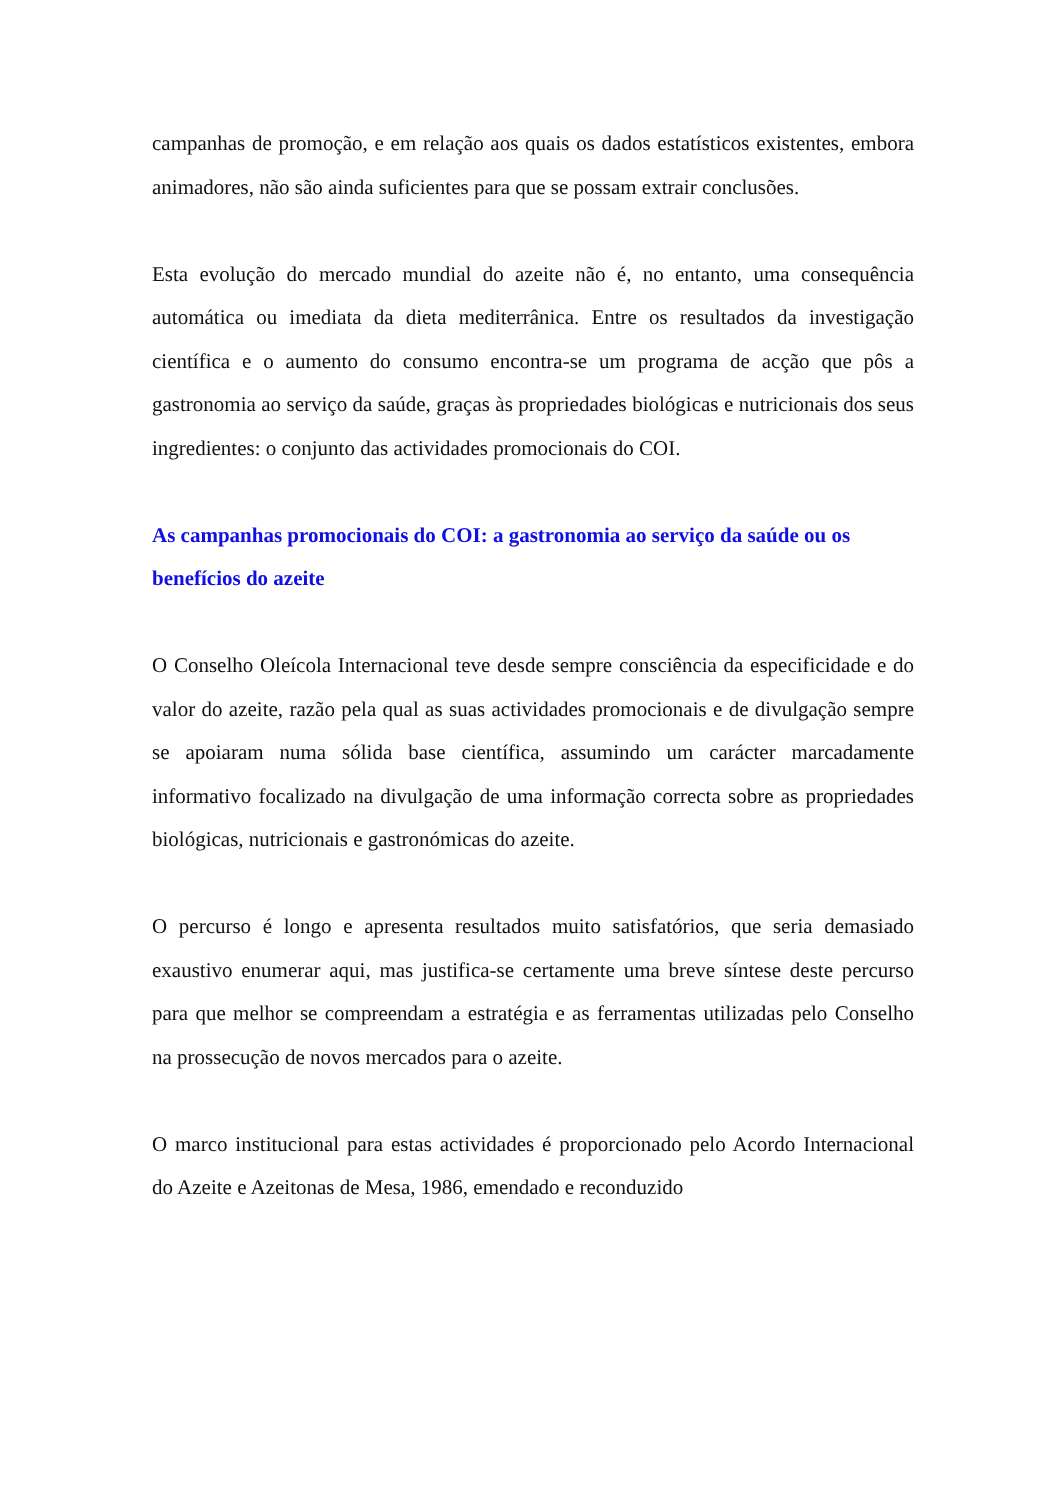campanhas de promoção, e em relação aos quais os dados estatísticos existentes, embora animadores, não são ainda suficientes para que se possam extrair conclusões.
Esta evolução do mercado mundial do azeite não é, no entanto, uma consequência automática ou imediata da dieta mediterrânica. Entre os resultados da investigação científica e o aumento do consumo encontra-se um programa de acção que pôs a gastronomia ao serviço da saúde, graças às propriedades biológicas e nutricionais dos seus ingredientes: o conjunto das actividades promocionais do COI.
As campanhas promocionais do COI: a gastronomia ao serviço da saúde ou os benefícios do azeite
O Conselho Oleícola Internacional teve desde sempre consciência da especificidade e do valor do azeite, razão pela qual as suas actividades promocionais e de divulgação sempre se apoiaram numa sólida base científica, assumindo um carácter marcadamente informativo focalizado na divulgação de uma informação correcta sobre as propriedades biológicas, nutricionais e gastronómicas do azeite.
O percurso é longo e apresenta resultados muito satisfatórios, que seria demasiado exaustivo enumerar aqui, mas justifica-se certamente uma breve síntese deste percurso para que melhor se compreendam a estratégia e as ferramentas utilizadas pelo Conselho na prossecução de novos mercados para o azeite.
O marco institucional para estas actividades é proporcionado pelo Acordo Internacional do Azeite e Azeitonas de Mesa, 1986, emendado e reconduzido